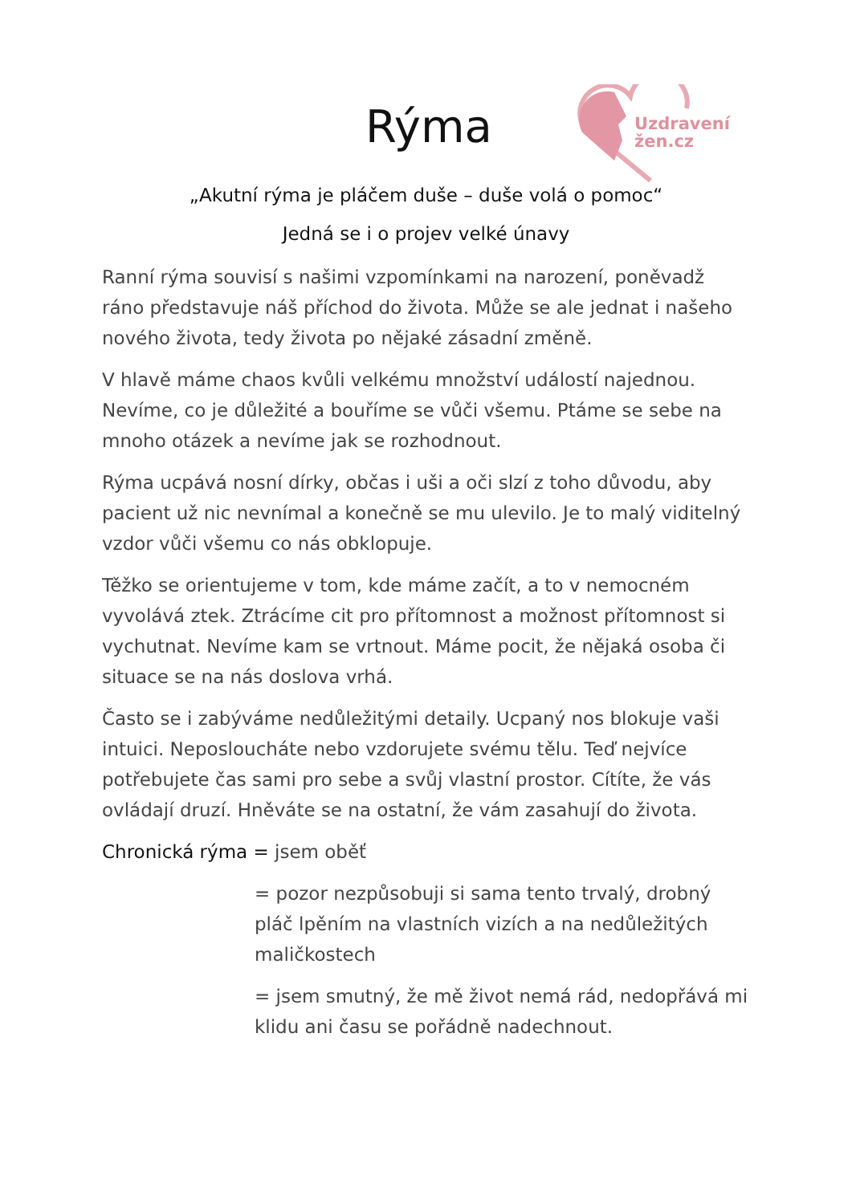Rýma
Uzdravení
žen.cz
„Akutní rýma je pláčem duše – duše volá o pomoc“
Jedná se i o projev velké únavy
Ranní rýma souvisí s našimi vzpomínkami na narození, poněvadž ráno představuje náš příchod do života. Může se ale jednat i našeho nového života, tedy života po nějaké zásadní změně.
V hlavě máme chaos kvůli velkému množství událostí najednou. Nevíme, co je důležité a bouříme se vůči všemu. Ptáme se sebe na mnoho otázek a nevíme jak se rozhodnout.
Rýma ucpává nosní dírky, občas i uši a oči slzí z toho důvodu, aby pacient už nic nevnímal a konečně se mu ulevilo. Je to malý viditelný vzdor vůči všemu co nás obklopuje.
Těžko se orientujeme v tom, kde máme začít, a to v nemocném vyvolává ztek. Ztrácíme cit pro přítomnost a možnost přítomnost si vychutnat. Nevíme kam se vrtnout. Máme pocit, že nějaká osoba či situace se na nás doslova vrhá.
Často se i zabýváme nedůležitými detaily. Ucpaný nos blokuje vaši intuici. Neposloucháte nebo vzdorujete svému tělu. Teď nejvíce potřebujete čas sami pro sebe a svůj vlastní prostor. Cítíte, že vás ovládají druzí. Hněváte se na ostatní, že vám zasahují do života.
Chronická rýma = jsem oběť
= pozor nezpůsobuji si sama tento trvalý, drobný pláč lpěním na vlastních vizích a na nedůležitých maličkostech
= jsem smutný, že mě život nemá rád, nedopřává mi klidu ani času se pořádně nadechnout.